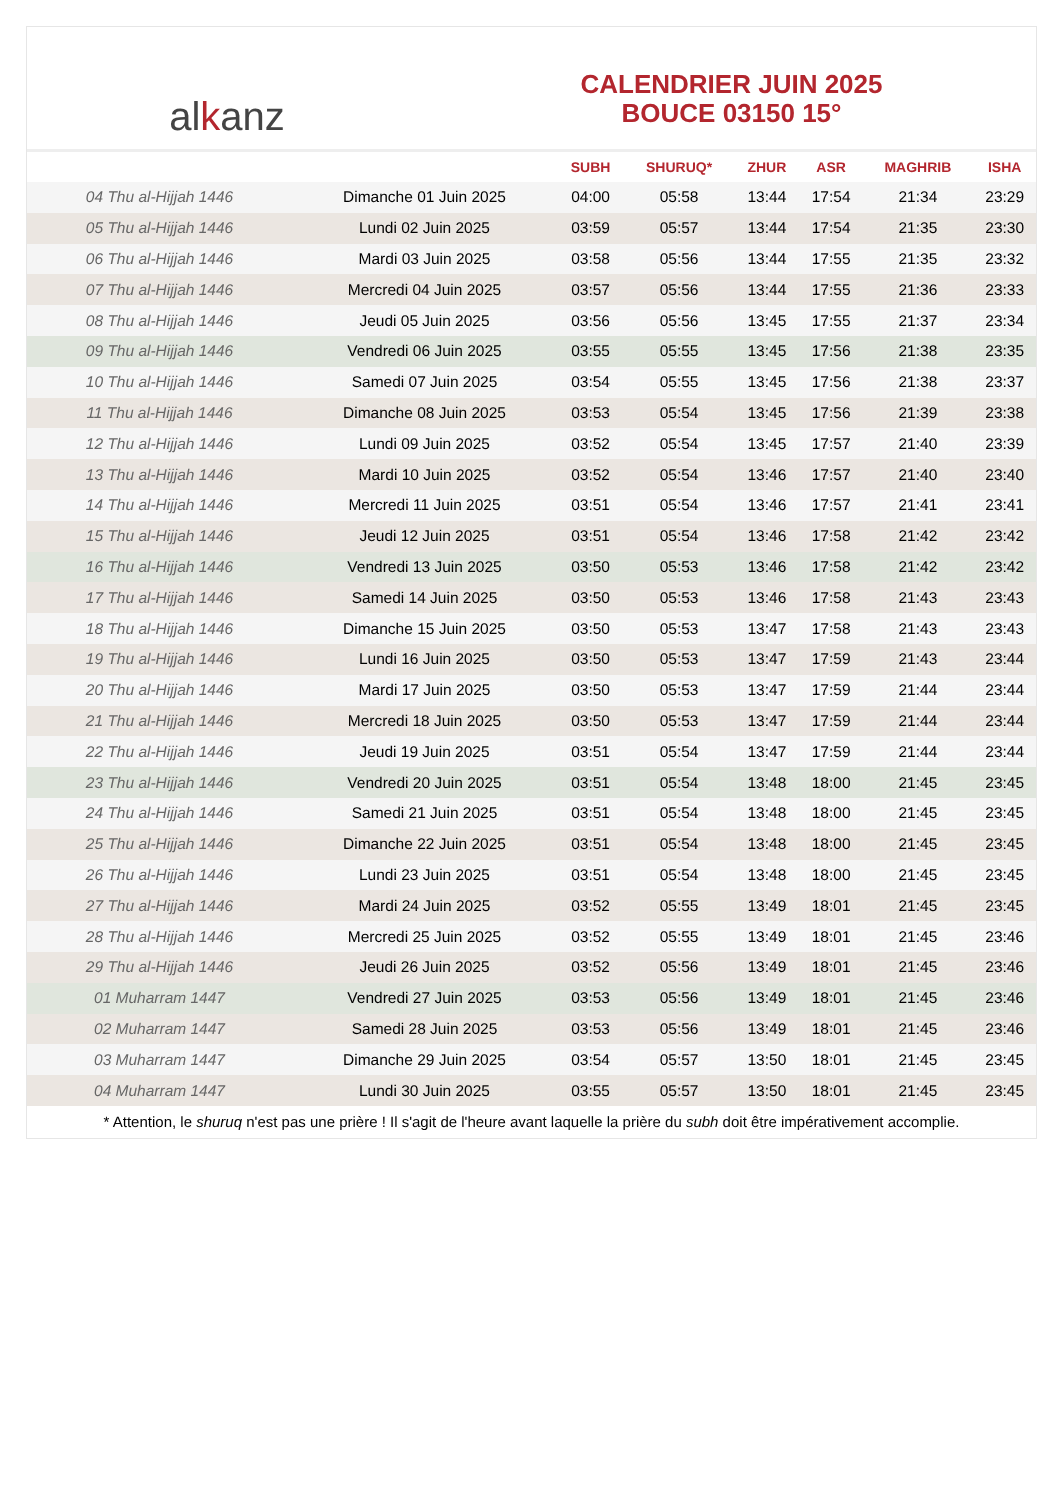al k anz
CALENDRIER JUIN 2025
BOUCE 03150 15°
| | | SUBH | SHURUQ* | ZHUR | ASR | MAGHRIB | ISHA |
| --- | --- | --- | --- | --- | --- | --- | --- |
| 04 Thu al-Hijjah 1446 | Dimanche 01 Juin 2025 | 04:00 | 05:58 | 13:44 | 17:54 | 21:34 | 23:29 |
| 05 Thu al-Hijjah 1446 | Lundi 02 Juin 2025 | 03:59 | 05:57 | 13:44 | 17:54 | 21:35 | 23:30 |
| 06 Thu al-Hijjah 1446 | Mardi 03 Juin 2025 | 03:58 | 05:56 | 13:44 | 17:55 | 21:35 | 23:32 |
| 07 Thu al-Hijjah 1446 | Mercredi 04 Juin 2025 | 03:57 | 05:56 | 13:44 | 17:55 | 21:36 | 23:33 |
| 08 Thu al-Hijjah 1446 | Jeudi 05 Juin 2025 | 03:56 | 05:56 | 13:45 | 17:55 | 21:37 | 23:34 |
| 09 Thu al-Hijjah 1446 | Vendredi 06 Juin 2025 | 03:55 | 05:55 | 13:45 | 17:56 | 21:38 | 23:35 |
| 10 Thu al-Hijjah 1446 | Samedi 07 Juin 2025 | 03:54 | 05:55 | 13:45 | 17:56 | 21:38 | 23:37 |
| 11 Thu al-Hijjah 1446 | Dimanche 08 Juin 2025 | 03:53 | 05:54 | 13:45 | 17:56 | 21:39 | 23:38 |
| 12 Thu al-Hijjah 1446 | Lundi 09 Juin 2025 | 03:52 | 05:54 | 13:45 | 17:57 | 21:40 | 23:39 |
| 13 Thu al-Hijjah 1446 | Mardi 10 Juin 2025 | 03:52 | 05:54 | 13:46 | 17:57 | 21:40 | 23:40 |
| 14 Thu al-Hijjah 1446 | Mercredi 11 Juin 2025 | 03:51 | 05:54 | 13:46 | 17:57 | 21:41 | 23:41 |
| 15 Thu al-Hijjah 1446 | Jeudi 12 Juin 2025 | 03:51 | 05:54 | 13:46 | 17:58 | 21:42 | 23:42 |
| 16 Thu al-Hijjah 1446 | Vendredi 13 Juin 2025 | 03:50 | 05:53 | 13:46 | 17:58 | 21:42 | 23:42 |
| 17 Thu al-Hijjah 1446 | Samedi 14 Juin 2025 | 03:50 | 05:53 | 13:46 | 17:58 | 21:43 | 23:43 |
| 18 Thu al-Hijjah 1446 | Dimanche 15 Juin 2025 | 03:50 | 05:53 | 13:47 | 17:58 | 21:43 | 23:43 |
| 19 Thu al-Hijjah 1446 | Lundi 16 Juin 2025 | 03:50 | 05:53 | 13:47 | 17:59 | 21:43 | 23:44 |
| 20 Thu al-Hijjah 1446 | Mardi 17 Juin 2025 | 03:50 | 05:53 | 13:47 | 17:59 | 21:44 | 23:44 |
| 21 Thu al-Hijjah 1446 | Mercredi 18 Juin 2025 | 03:50 | 05:53 | 13:47 | 17:59 | 21:44 | 23:44 |
| 22 Thu al-Hijjah 1446 | Jeudi 19 Juin 2025 | 03:51 | 05:54 | 13:47 | 17:59 | 21:44 | 23:44 |
| 23 Thu al-Hijjah 1446 | Vendredi 20 Juin 2025 | 03:51 | 05:54 | 13:48 | 18:00 | 21:45 | 23:45 |
| 24 Thu al-Hijjah 1446 | Samedi 21 Juin 2025 | 03:51 | 05:54 | 13:48 | 18:00 | 21:45 | 23:45 |
| 25 Thu al-Hijjah 1446 | Dimanche 22 Juin 2025 | 03:51 | 05:54 | 13:48 | 18:00 | 21:45 | 23:45 |
| 26 Thu al-Hijjah 1446 | Lundi 23 Juin 2025 | 03:51 | 05:54 | 13:48 | 18:00 | 21:45 | 23:45 |
| 27 Thu al-Hijjah 1446 | Mardi 24 Juin 2025 | 03:52 | 05:55 | 13:49 | 18:01 | 21:45 | 23:45 |
| 28 Thu al-Hijjah 1446 | Mercredi 25 Juin 2025 | 03:52 | 05:55 | 13:49 | 18:01 | 21:45 | 23:46 |
| 29 Thu al-Hijjah 1446 | Jeudi 26 Juin 2025 | 03:52 | 05:56 | 13:49 | 18:01 | 21:45 | 23:46 |
| 01 Muharram 1447 | Vendredi 27 Juin 2025 | 03:53 | 05:56 | 13:49 | 18:01 | 21:45 | 23:46 |
| 02 Muharram 1447 | Samedi 28 Juin 2025 | 03:53 | 05:56 | 13:49 | 18:01 | 21:45 | 23:46 |
| 03 Muharram 1447 | Dimanche 29 Juin 2025 | 03:54 | 05:57 | 13:50 | 18:01 | 21:45 | 23:45 |
| 04 Muharram 1447 | Lundi 30 Juin 2025 | 03:55 | 05:57 | 13:50 | 18:01 | 21:45 | 23:45 |
* Attention, le shuruq n'est pas une prière ! Il s'agit de l'heure avant laquelle la prière du subh doit être impérativement accomplie.